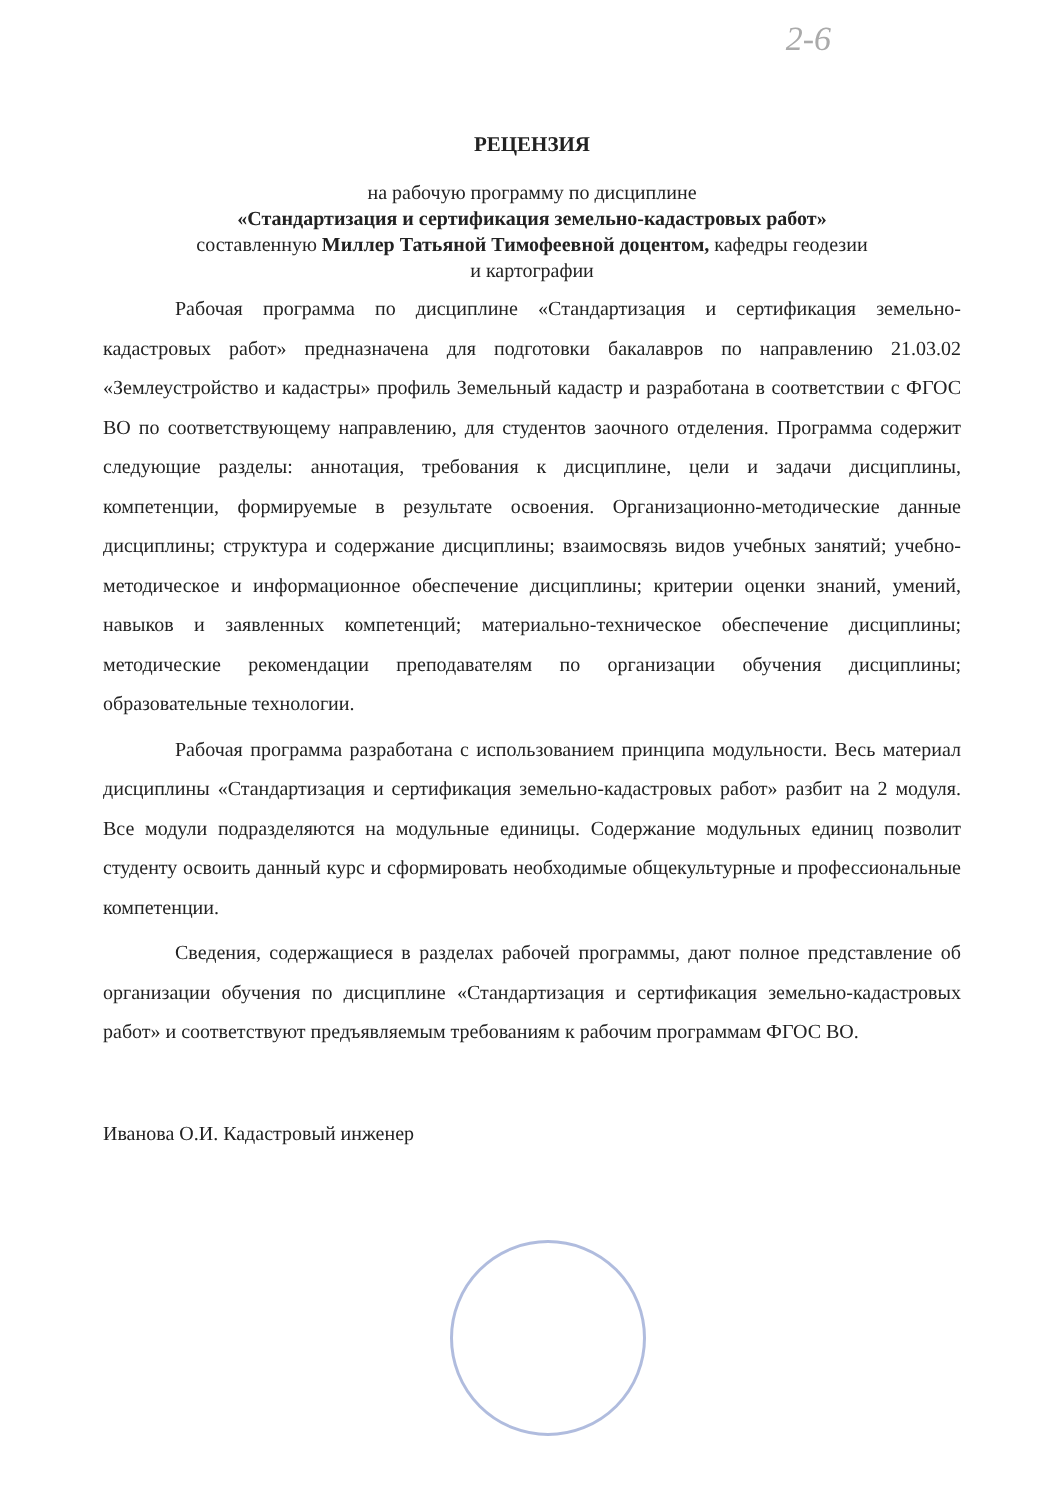2-6
РЕЦЕНЗИЯ
на рабочую программу по дисциплине
«Стандартизация и сертификация земельно-кадастровых работ»
составленную Миллер Татьяной Тимофеевной доцентом, кафедры геодезии
и картографии
Рабочая программа по дисциплине «Стандартизация и сертификация земельно-кадастровых работ» предназначена для подготовки бакалавров по направлению 21.03.02 «Землеустройство и кадастры» профиль Земельный кадастр и разработана в соответствии с ФГОС ВО по соответствующему направлению, для студентов заочного отделения. Программа содержит следующие разделы: аннотация, требования к дисциплине, цели и задачи дисциплины, компетенции, формируемые в результате освоения. Организационно-методические данные дисциплины; структура и содержание дисциплины; взаимосвязь видов учебных занятий; учебно-методическое и информационное обеспечение дисциплины; критерии оценки знаний, умений, навыков и заявленных компетенций; материально-техническое обеспечение дисциплины; методические рекомендации преподавателям по организации обучения дисциплины; образовательные технологии.
Рабочая программа разработана с использованием принципа модульности. Весь материал дисциплины «Стандартизация и сертификация земельно-кадастровых работ» разбит на 2 модуля. Все модули подразделяются на модульные единицы. Содержание модульных единиц позволит студенту освоить данный курс и сформировать необходимые общекультурные и профессиональные компетенции.
Сведения, содержащиеся в разделах рабочей программы, дают полное представление об организации обучения по дисциплине «Стандартизация и сертификация земельно-кадастровых работ» и соответствуют предъявляемым требованиям к рабочим программам ФГОС ВО.
Иванова О.И. Кадастровый инженер